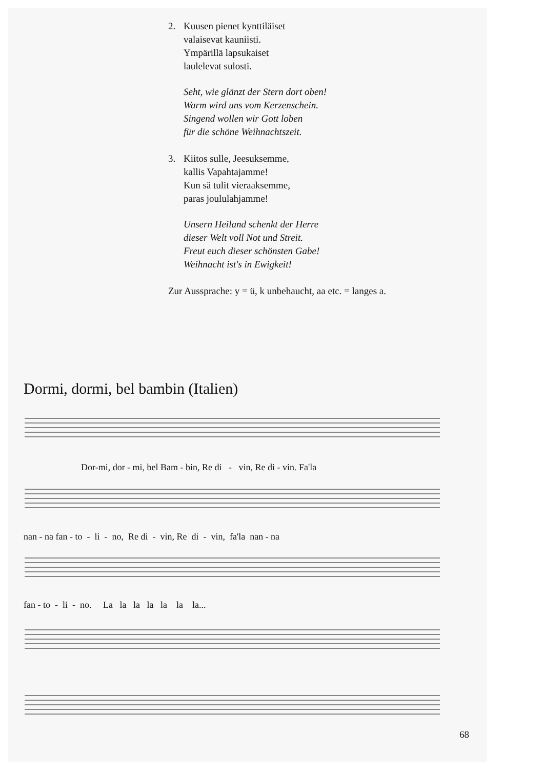2. Kuusen pienet kynttiläiset
valaisevat kauniisti.
Ympärillä lapsukaiset
laulelevat sulosti.
Seht, wie glänzt der Stern dort oben!
Warm wird uns vom Kerzenschein.
Singend wollen wir Gott loben
für die schöne Weihnachtszeit.
3. Kiitos sulle, Jeesuksemme,
kallis Vapahtajamme!
Kun sä tulit vieraaksemme,
paras joululahjamme!
Unsern Heiland schenkt der Herre
dieser Welt voll Not und Streit.
Freut euch dieser schönsten Gabe!
Weihnacht ist's in Ewigkeit!
Zur Aussprache: y = ü, k unbehaucht, aa etc. = langes a.
Dormi, dormi, bel bambin (Italien)
Dor-mi, dor - mi, bel Bam - bin, Re di - vin, Re di - vin. Fa'la
nan - na fan - to - li - no, Re di - vin, Re di - vin, fa'la nan - na
fan - to - li - no. La la la la la la la...
68